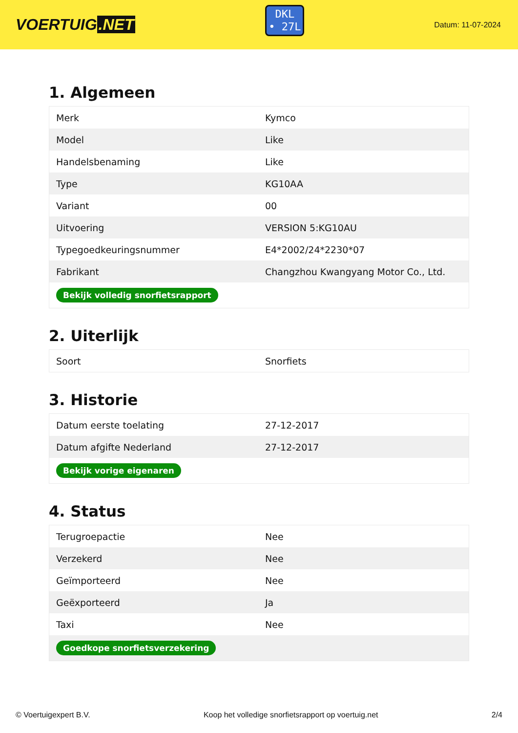VOERTUIG.NET
DKL
• 27L
Datum: 11-07-2024
1. Algemeen
| Merk | Kymco |
| Model | Like |
| Handelsbenaming | Like |
| Type | KG10AA |
| Variant | 00 |
| Uitvoering | VERSION 5:KG10AU |
| Typegoedkeuringsnummer | E4*2002/24*2230*07 |
| Fabrikant | Changzhou Kwangyang Motor Co., Ltd. |
| Bekijk volledig snorfietsrapport | |
2. Uiterlijk
| Soort | Snorfiets |
3. Historie
| Datum eerste toelating | 27-12-2017 |
| Datum afgifte Nederland | 27-12-2017 |
| Bekijk vorige eigenaren | |
4. Status
| Terugroepactie | Nee |
| Verzekerd | Nee |
| Geïmporteerd | Nee |
| Geëxporteerd | Ja |
| Taxi | Nee |
| Goedkope snorfietsverzekering | |
© Voertuigexpert B.V. Koop het volledige snorfietsrapport op voertuig.net 2/4